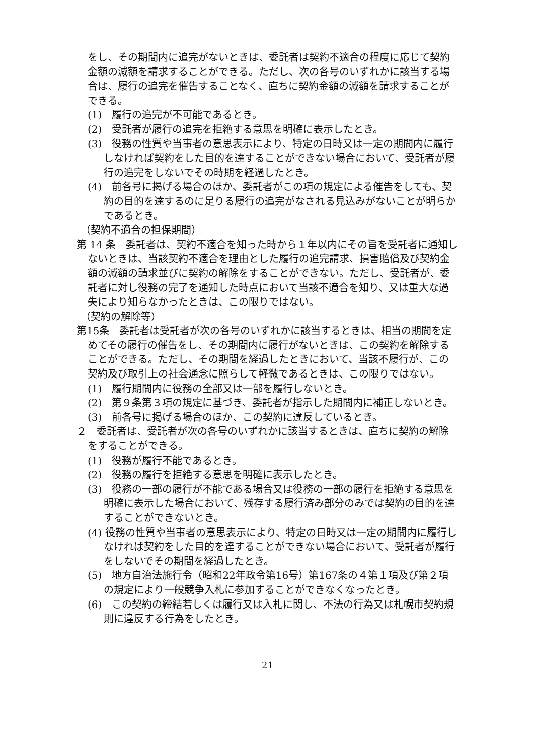をし、その期間内に追完がないときは、委託者は契約不適合の程度に応じて契約金額の減額を請求することができる。ただし、次の各号のいずれかに該当する場合は、履行の追完を催告することなく、直ちに契約金額の減額を請求することができる。
(1)　履行の追完が不可能であるとき。
(2)　受託者が履行の追完を拒絶する意思を明確に表示したとき。
(3)　役務の性質や当事者の意思表示により、特定の日時又は一定の期間内に履行しなければ契約をした目的を達することができない場合において、受託者が履行の追完をしないでその時期を経過したとき。
(4)　前各号に掲げる場合のほか、委託者がこの項の規定による催告をしても、契約の目的を達するのに足りる履行の追完がなされる見込みがないことが明らかであるとき。
（契約不適合の担保期間）
第 14 条　委託者は、契約不適合を知った時から１年以内にその旨を受託者に通知しないときは、当該契約不適合を理由とした履行の追完請求、損害賠償及び契約金額の減額の請求並びに契約の解除をすることができない。ただし、受託者が、委託者に対し役務の完了を通知した時点において当該不適合を知り、又は重大な過失により知らなかったときは、この限りではない。
（契約の解除等）
第15条　委託者は受託者が次の各号のいずれかに該当するときは、相当の期間を定めてその履行の催告をし、その期間内に履行がないときは、この契約を解除することができる。ただし、その期間を経過したときにおいて、当該不履行が、この契約及び取引上の社会通念に照らして軽微であるときは、この限りではない。
(1)　履行期間内に役務の全部又は一部を履行しないとき。
(2)　第９条第３項の規定に基づき、委託者が指示した期間内に補正しないとき。
(3)　前各号に掲げる場合のほか、この契約に違反しているとき。
２　委託者は、受託者が次の各号のいずれかに該当するときは、直ちに契約の解除をすることができる。
(1)　役務が履行不能であるとき。
(2)　役務の履行を拒絶する意思を明確に表示したとき。
(3)　役務の一部の履行が不能である場合又は役務の一部の履行を拒絶する意思を明確に表示した場合において、残存する履行済み部分のみでは契約の目的を達することができないとき。
(4) 役務の性質や当事者の意思表示により、特定の日時又は一定の期間内に履行しなければ契約をした目的を達することができない場合において、受託者が履行をしないでその期間を経過したとき。
(5)　地方自治法施行令（昭和22年政令第16号）第167条の４第１項及び第２項の規定により一般競争入札に参加することができなくなったとき。
(6)　この契約の締結若しくは履行又は入札に関し、不法の行為又は札幌市契約規則に違反する行為をしたとき。
21